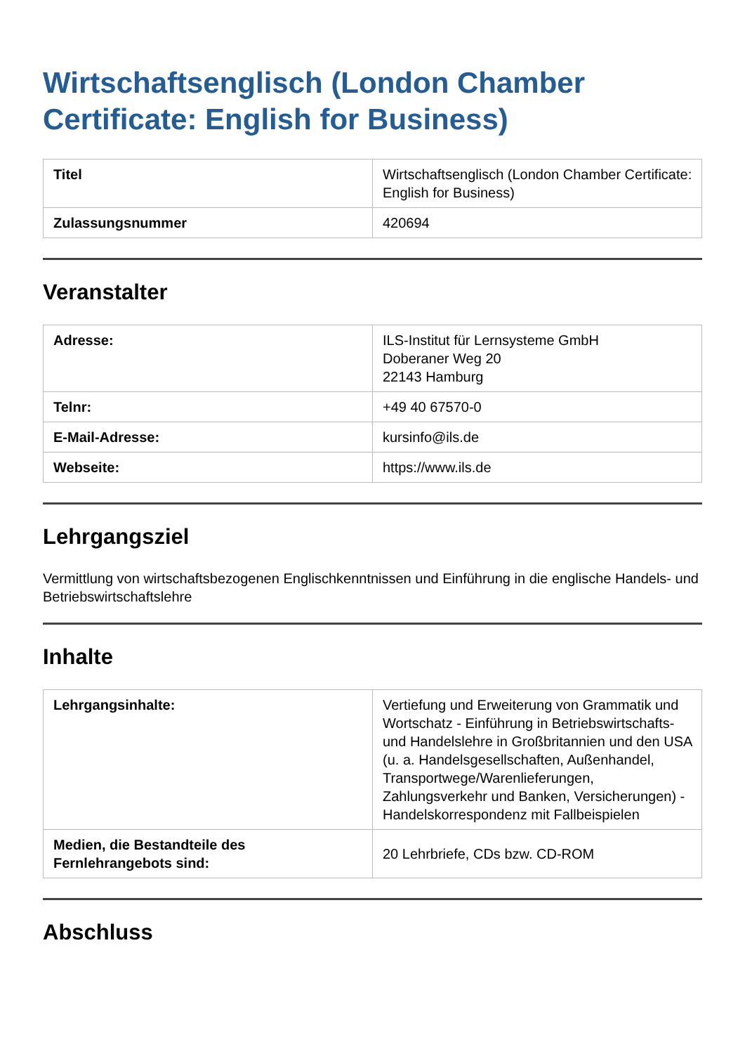Wirtschaftsenglisch (London Chamber Certificate: English for Business)
| Titel | Wirtschaftsenglisch (London Chamber Certificate: English for Business) |
| Zulassungsnummer | 420694 |
Veranstalter
| Adresse: | ILS-Institut für Lernsysteme GmbH Doberaner Weg 20 22143 Hamburg |
| Telnr: | +49 40 67570-0 |
| E-Mail-Adresse: | kursinfo@ils.de |
| Webseite: | https://www.ils.de |
Lehrgangsziel
Vermittlung von wirtschaftsbezogenen Englischkenntnissen und Einführung in die englische Handels- und Betriebswirtschaftslehre
Inhalte
| Lehrgangsinhalte: | Vertiefung und Erweiterung von Grammatik und Wortschatz - Einführung in Betriebswirtschafts- und Handelslehre in Großbritannien und den USA (u. a. Handelsgesellschaften, Außenhandel, Transportwege/Warenlieferungen, Zahlungsverkehr und Banken, Versicherungen) - Handelskorrespondenz mit Fallbeispielen |
| Medien, die Bestandteile des Fernlehrangebots sind: | 20 Lehrbriefe, CDs bzw. CD-ROM |
Abschluss